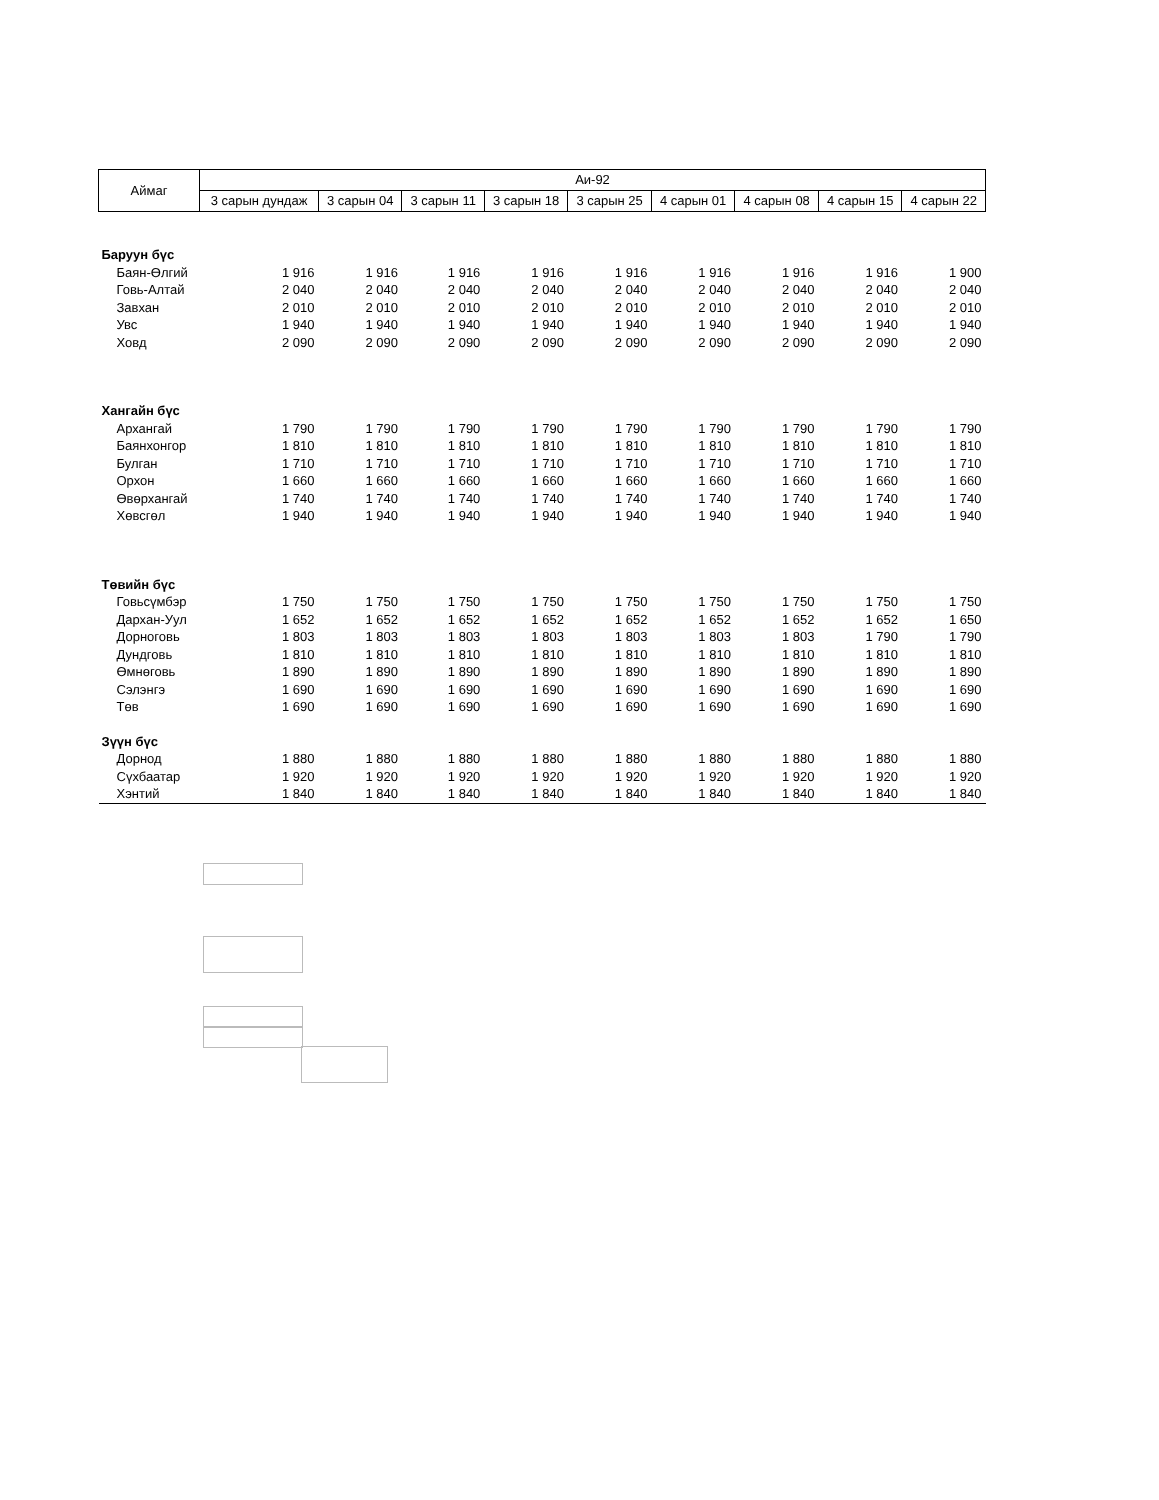| Аймаг | Аи-92 | | | | | | | | |
| --- | --- | --- | --- | --- | --- | --- | --- | --- | --- |
| | 3 сарын дундаж | 3 сарын 04 | 3 сарын 11 | 3 сарын 18 | 3 сарын 25 | 4 сарын 01 | 4 сарын 08 | 4 сарын 15 | 4 сарын 22 |
| Баруун бүс | | | | | | | | | |
| Баян-Өлгий | 1 916 | 1 916 | 1 916 | 1 916 | 1 916 | 1 916 | 1 916 | 1 916 | 1 900 |
| Говь-Алтай | 2 040 | 2 040 | 2 040 | 2 040 | 2 040 | 2 040 | 2 040 | 2 040 | 2 040 |
| Завхан | 2 010 | 2 010 | 2 010 | 2 010 | 2 010 | 2 010 | 2 010 | 2 010 | 2 010 |
| Увс | 1 940 | 1 940 | 1 940 | 1 940 | 1 940 | 1 940 | 1 940 | 1 940 | 1 940 |
| Ховд | 2 090 | 2 090 | 2 090 | 2 090 | 2 090 | 2 090 | 2 090 | 2 090 | 2 090 |
| Хангайн бүс | | | | | | | | | |
| Архангай | 1 790 | 1 790 | 1 790 | 1 790 | 1 790 | 1 790 | 1 790 | 1 790 | 1 790 |
| Баянхонгор | 1 810 | 1 810 | 1 810 | 1 810 | 1 810 | 1 810 | 1 810 | 1 810 | 1 810 |
| Булган | 1 710 | 1 710 | 1 710 | 1 710 | 1 710 | 1 710 | 1 710 | 1 710 | 1 710 |
| Орхон | 1 660 | 1 660 | 1 660 | 1 660 | 1 660 | 1 660 | 1 660 | 1 660 | 1 660 |
| Өвөрхангай | 1 740 | 1 740 | 1 740 | 1 740 | 1 740 | 1 740 | 1 740 | 1 740 | 1 740 |
| Хөвсгөл | 1 940 | 1 940 | 1 940 | 1 940 | 1 940 | 1 940 | 1 940 | 1 940 | 1 940 |
| Төвийн бүс | | | | | | | | | |
| Говьсүмбэр | 1 750 | 1 750 | 1 750 | 1 750 | 1 750 | 1 750 | 1 750 | 1 750 | 1 750 |
| Дархан-Уул | 1 652 | 1 652 | 1 652 | 1 652 | 1 652 | 1 652 | 1 652 | 1 652 | 1 650 |
| Дорноговь | 1 803 | 1 803 | 1 803 | 1 803 | 1 803 | 1 803 | 1 803 | 1 790 | 1 790 |
| Дундговь | 1 810 | 1 810 | 1 810 | 1 810 | 1 810 | 1 810 | 1 810 | 1 810 | 1 810 |
| Өмнөговь | 1 890 | 1 890 | 1 890 | 1 890 | 1 890 | 1 890 | 1 890 | 1 890 | 1 890 |
| Сэлэнгэ | 1 690 | 1 690 | 1 690 | 1 690 | 1 690 | 1 690 | 1 690 | 1 690 | 1 690 |
| Төв | 1 690 | 1 690 | 1 690 | 1 690 | 1 690 | 1 690 | 1 690 | 1 690 | 1 690 |
| Зүүн бүс | | | | | | | | | |
| Дорнод | 1 880 | 1 880 | 1 880 | 1 880 | 1 880 | 1 880 | 1 880 | 1 880 | 1 880 |
| Сүхбаатар | 1 920 | 1 920 | 1 920 | 1 920 | 1 920 | 1 920 | 1 920 | 1 920 | 1 920 |
| Хэнтий | 1 840 | 1 840 | 1 840 | 1 840 | 1 840 | 1 840 | 1 840 | 1 840 | 1 840 |